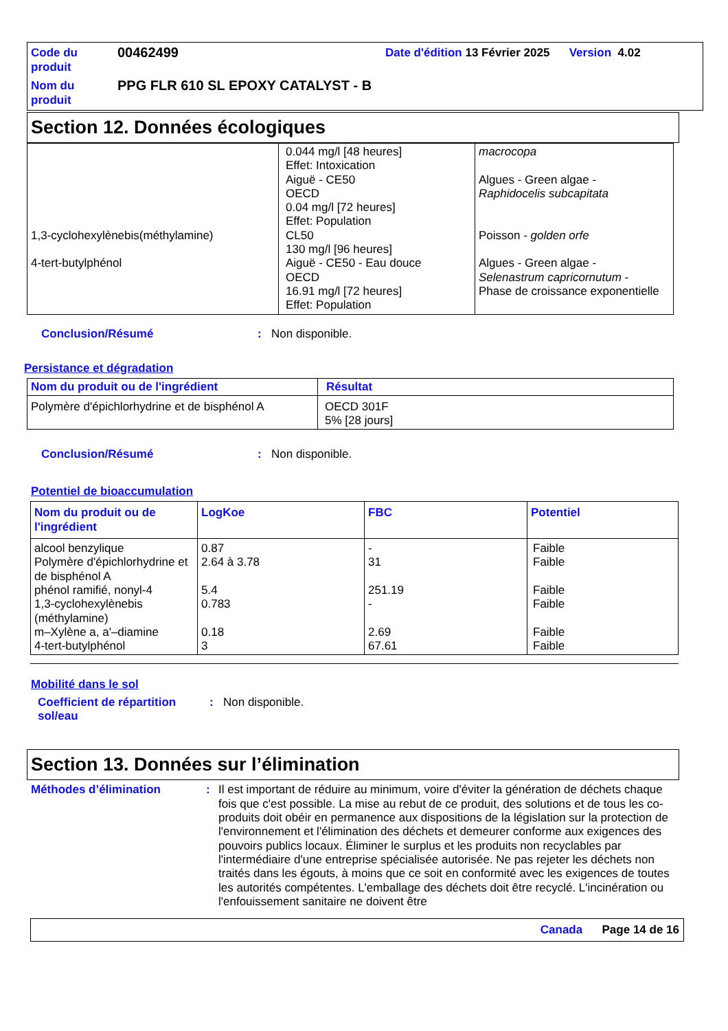Code du produit
00462499
Date d'édition 13 Février 2025 Version 4.02
Nom du produit
PPG FLR 610 SL EPOXY CATALYST - B
Section 12. Données écologiques
| 1,3-cyclohexylènebis(méthylamine) 4-tert-butylphénol | 0.044 mg/l [48 heures] Effet: Intoxication Aiguë - CE50 OECD 0.04 mg/l [72 heures] Effet: Population CL50 130 mg/l [96 heures] Aiguë - CE50 - Eau douce OECD 16.91 mg/l [72 heures] Effet: Population | macrocopa Algues - Green algae - Raphidocelis subcapitata Poisson - golden orfe Algues - Green algae - Selenastrum capricornutum - Phase de croissance exponentielle |
Conclusion/Résumé: Non disponible.
Persistance et dégradation
| Nom du produit ou de l'ingrédient | Résultat |
| --- | --- |
| Polymère d'épichlorhydrine et de bisphénol A | OECD 301F 5% [28 jours] |
Conclusion/Résumé: Non disponible.
Potentiel de bioaccumulation
| Nom du produit ou de l'ingrédient | LogKoe | FBC | Potentiel |
| --- | --- | --- | --- |
| alcool benzylique Polymère d'épichlorhydrine et de bisphénol A phénol ramifié, nonyl-4 1,3-cyclohexylènebis (méthylamine) m–Xylène a, a'–diamine 4-tert-butylphénol | 0.87 2.64 à 3.78 5.4 0.783 0.18 3 | - 31 251.19 - 2.69 67.61 | Faible Faible Faible Faible Faible Faible |
Mobilité dans le sol
Coefficient de répartition sol/eau: Non disponible.
Section 13. Données sur l’élimination
Méthodes d’élimination: Il est important de réduire au minimum, voire d'éviter la génération de déchets chaque fois que c'est possible. La mise au rebut de ce produit, des solutions et de tous les co-produits doit obéir en permanence aux dispositions de la législation sur la protection de l'environnement et l'élimination des déchets et demeurer conforme aux exigences des pouvoirs publics locaux. Éliminer le surplus et les produits non recyclables par l'intermédiaire d'une entreprise spécialisée autorisée. Ne pas rejeter les déchets non traités dans les égouts, à moins que ce soit en conformité avec les exigences de toutes les autorités compétentes. L'emballage des déchets doit être recyclé. L'incinération ou l'enfouissement sanitaire ne doivent être
Canada Page 14 de 16